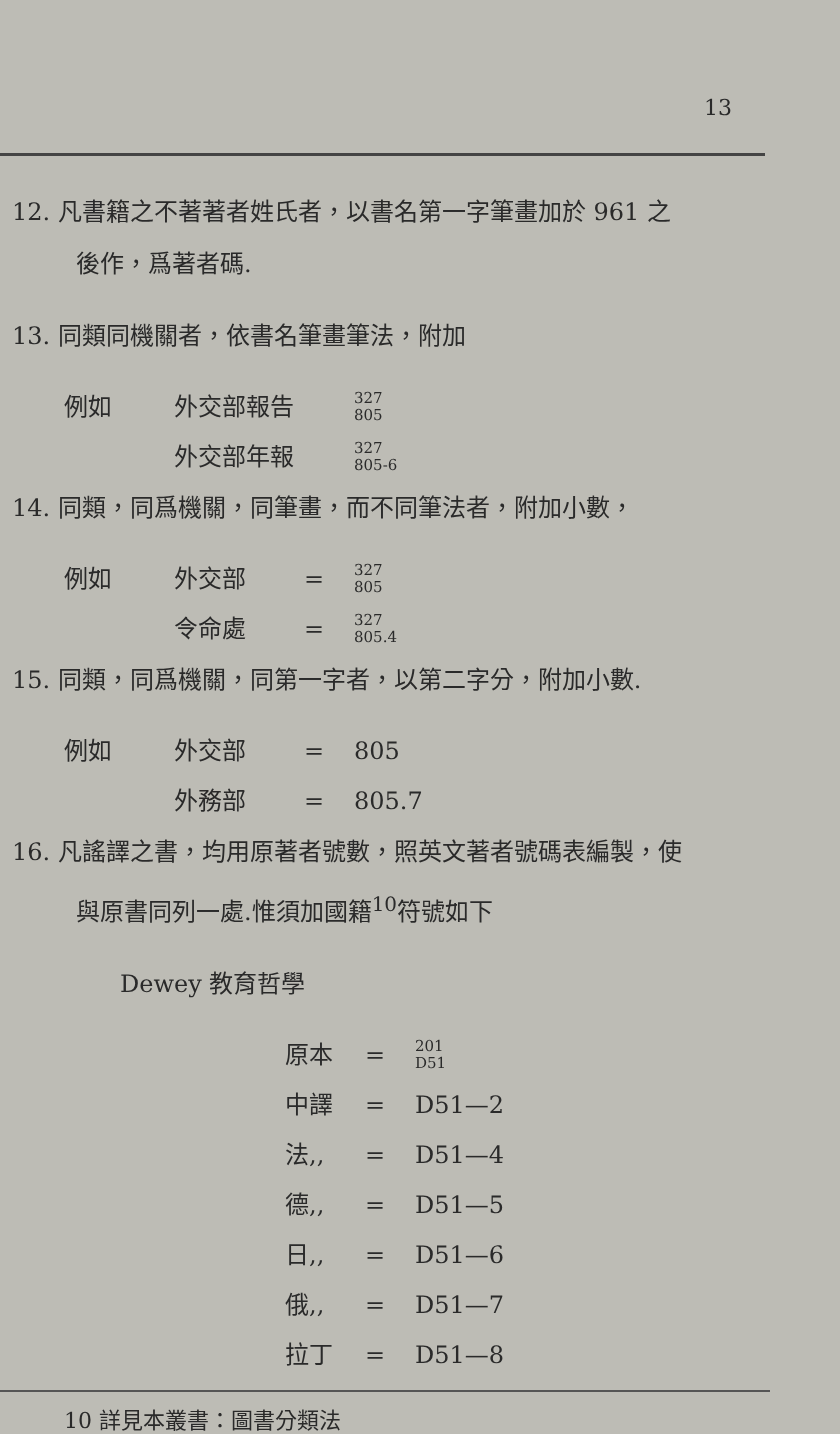13
12. 凡書籍之不著著者姓氏者，以書名第一字筆畫加於 961 之
後作，爲著者碼.
13. 同類同機關者，依書名筆畫筆法，附加
例如 外交部報告 327
805
外交部年報 327
805-6
14. 同類，同爲機關，同筆畫，而不同筆法者，附加小數，
例如 外交部 = 327
805
令命處 = 327
805.4
15. 同類，同爲機關，同第一字者，以第二字分，附加小數.
例如 外交部 = 805
外務部 = 805.7
16. 凡謠譯之書，均用原著者號數，照英文著者號碼表編製，使
與原書同列一處.惟須加國籍<sup>10</sup>符號如下
Dewey 教育哲學
原本 = 201
D51
中譯 = D51—2
法,, = D51—4
德,, = D51—5
日,, = D51—6
俄,, = D51—7
拉丁 = D51—8
10 詳見本叢書：圖書分類法